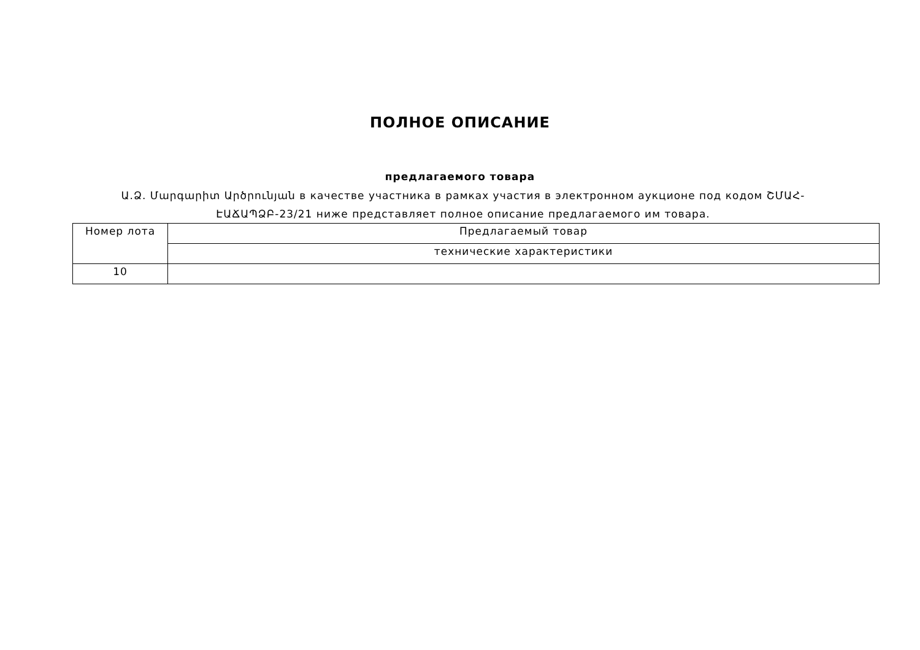ПОЛНОЕ ОПИСАНИЕ
предлагаемого товара
Ա.Ձ. Մարգարիտ Արծրունյան в качестве участника в рамках участия в электронном аукционе под кодом ՇՄԱՀ-ԷԱՃԱՊՁԲ-23/21 ниже представляет полное описание предлагаемого им товара.
| Номер лота | Предлагаемый товар |
| --- | --- |
| | технические характеристики |
| 10 | |